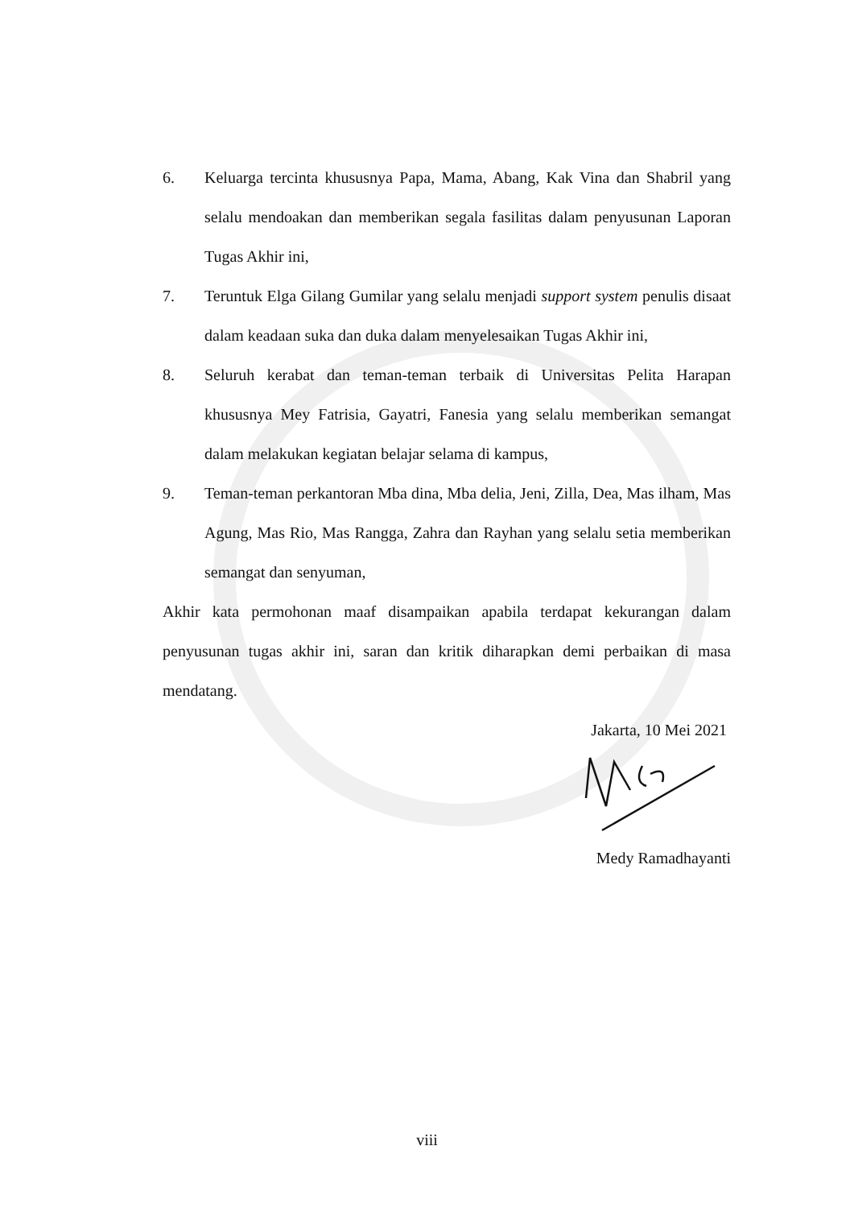6. Keluarga tercinta khususnya Papa, Mama, Abang, Kak Vina dan Shabril yang selalu mendoakan dan memberikan segala fasilitas dalam penyusunan Laporan Tugas Akhir ini,
7. Teruntuk Elga Gilang Gumilar yang selalu menjadi support system penulis disaat dalam keadaan suka dan duka dalam menyelesaikan Tugas Akhir ini,
8. Seluruh kerabat dan teman-teman terbaik di Universitas Pelita Harapan khususnya Mey Fatrisia, Gayatri, Fanesia yang selalu memberikan semangat dalam melakukan kegiatan belajar selama di kampus,
9. Teman-teman perkantoran Mba dina, Mba delia, Jeni, Zilla, Dea, Mas ilham, Mas Agung, Mas Rio, Mas Rangga, Zahra dan Rayhan yang selalu setia memberikan semangat dan senyuman,
Akhir kata permohonan maaf disampaikan apabila terdapat kekurangan dalam penyusunan tugas akhir ini, saran dan kritik diharapkan demi perbaikan di masa mendatang.
Jakarta, 10 Mei 2021
Medy Ramadhayanti
viii